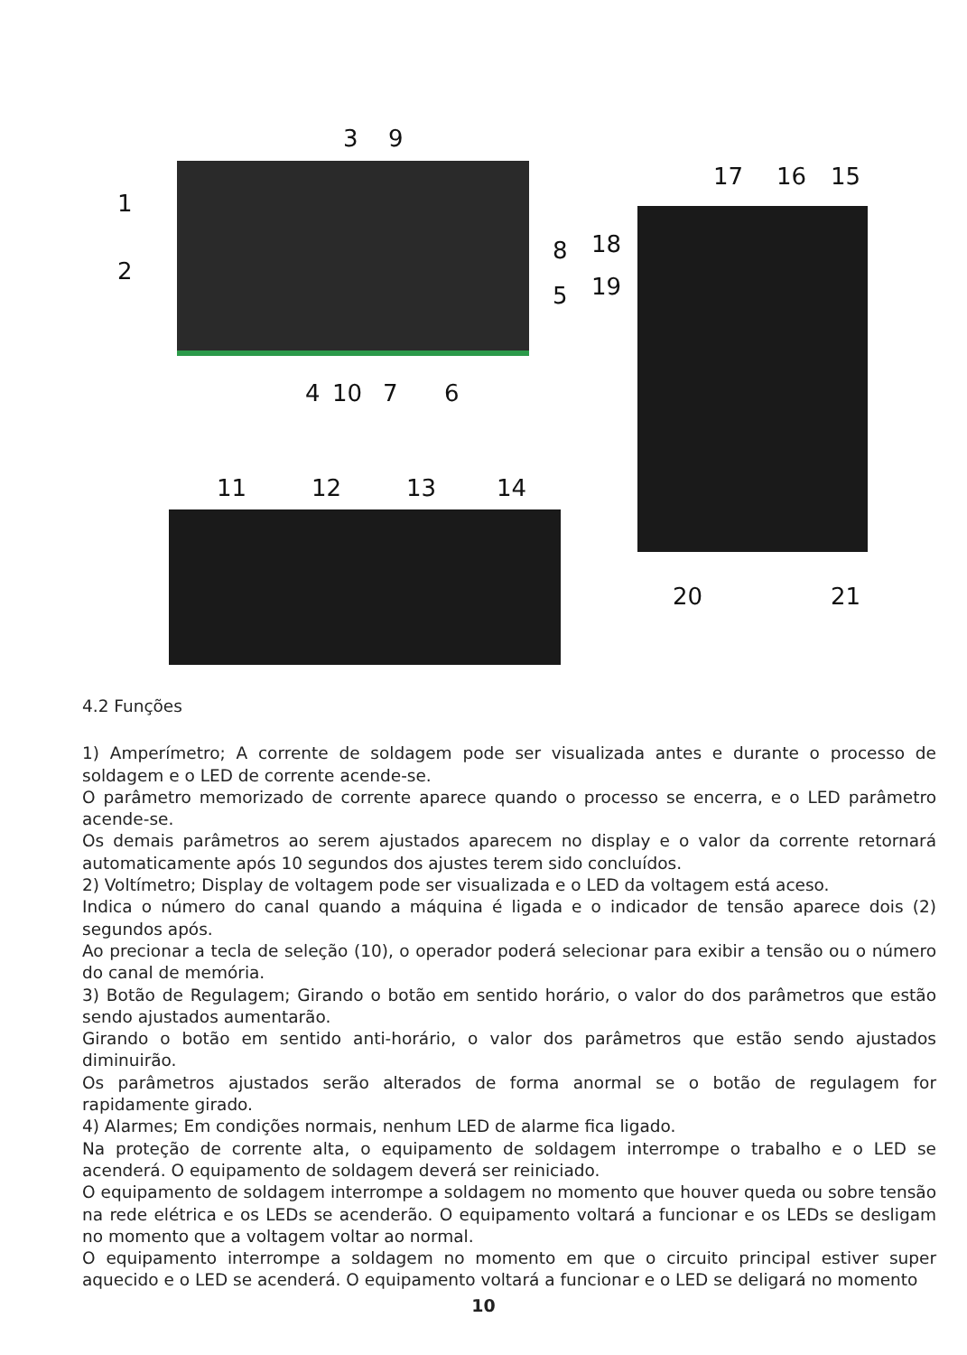3 9
1
2
8
5
4 10 7 6
17 16 15
18
19
20 21
11 12 13 14
4.2 Funções
1) Amperímetro; A corrente de soldagem pode ser visualizada antes e durante o processo de soldagem e o LED de corrente acende-se.
O parâmetro memorizado de corrente aparece quando o processo se encerra, e o LED parâmetro acende-se.
Os demais parâmetros ao serem ajustados aparecem no display e o valor da corrente retornará automaticamente após 10 segundos dos ajustes terem sido concluídos.
2) Voltímetro; Display de voltagem pode ser visualizada e o LED da voltagem está aceso.
Indica o número do canal quando a máquina é ligada e o indicador de tensão aparece dois (2) segundos após.
Ao precionar a tecla de seleção (10), o operador poderá selecionar para exibir a tensão ou o número do canal de memória.
3) Botão de Regulagem; Girando o botão em sentido horário, o valor do dos parâmetros que estão sendo ajustados aumentarão.
Girando o botão em sentido anti-horário, o valor dos parâmetros que estão sendo ajustados diminuirão.
Os parâmetros ajustados serão alterados de forma anormal se o botão de regulagem for rapidamente girado.
4) Alarmes; Em condições normais, nenhum LED de alarme fica ligado.
Na proteção de corrente alta, o equipamento de soldagem interrompe o trabalho e o LED se acenderá. O equipamento de soldagem deverá ser reiniciado.
O equipamento de soldagem interrompe a soldagem no momento que houver queda ou sobre tensão na rede elétrica e os LEDs se acenderão. O equipamento voltará a funcionar e os LEDs se desligam no momento que a voltagem voltar ao normal.
O equipamento interrompe a soldagem no momento em que o circuito principal estiver super aquecido e o LED se acenderá. O equipamento voltará a funcionar e o LED se deligará no momento
10